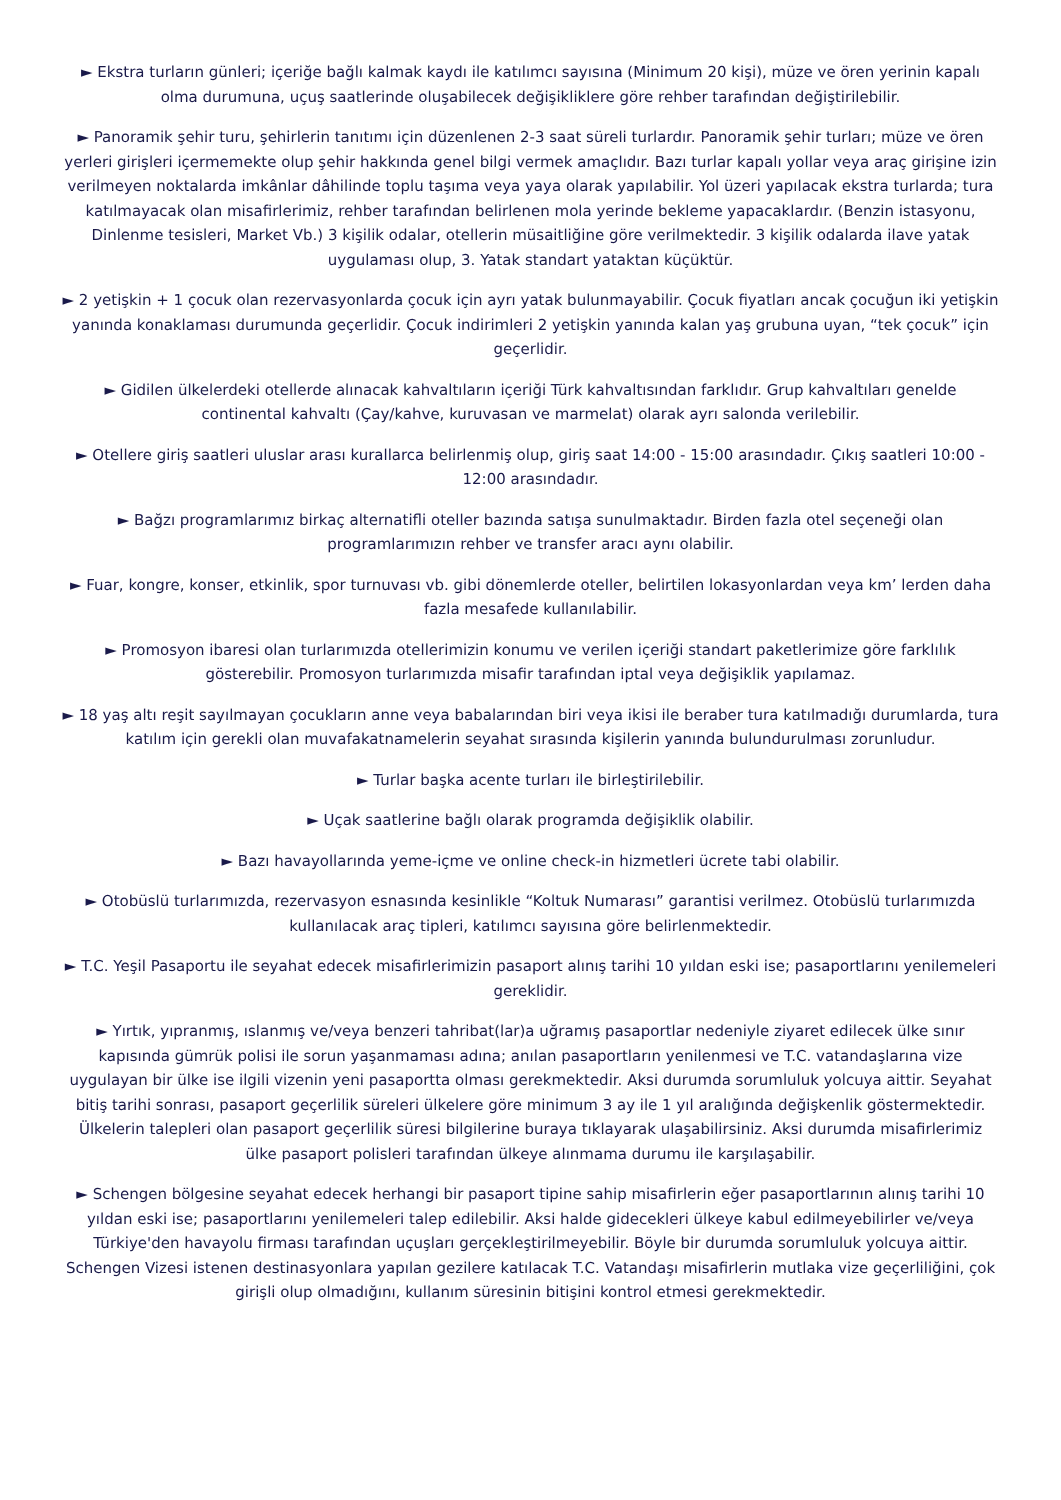► Ekstra turların günleri; içeriğe bağlı kalmak kaydı ile katılımcı sayısına (Minimum 20 kişi), müze ve ören yerinin kapalı olma durumuna, uçuş saatlerinde oluşabilecek değişikliklere göre rehber tarafından değiştirilebilir.
► Panoramik şehir turu, şehirlerin tanıtımı için düzenlenen 2-3 saat süreli turlardır. Panoramik şehir turları; müze ve ören yerleri girişleri içermemekte olup şehir hakkında genel bilgi vermek amaçlıdır. Bazı turlar kapalı yollar veya araç girişine izin verilmeyen noktalarda imkânlar dâhilinde toplu taşıma veya yaya olarak yapılabilir. Yol üzeri yapılacak ekstra turlarda; tura katılmayacak olan misafirlerimiz, rehber tarafından belirlenen mola yerinde bekleme yapacaklardır. (Benzin istasyonu, Dinlenme tesisleri, Market Vb.) 3 kişilik odalar, otellerin müsaitliğine göre verilmektedir. 3 kişilik odalarda ilave yatak uygulaması olup, 3. Yatak standart yataktan küçüktür.
► 2 yetişkin + 1 çocuk olan rezervasyonlarda çocuk için ayrı yatak bulunmayabilir. Çocuk fiyatları ancak çocuğun iki yetişkin yanında konaklaması durumunda geçerlidir. Çocuk indirimleri 2 yetişkin yanında kalan yaş grubuna uyan, “tek çocuk” için geçerlidir.
► Gidilen ülkelerdeki otellerde alınacak kahvaltıların içeriği Türk kahvaltısından farklıdır. Grup kahvaltıları genelde continental kahvaltı (Çay/kahve, kuruvasan ve marmelat) olarak ayrı salonda verilebilir.
► Otellere giriş saatleri uluslar arası kurallarca belirlenmiş olup, giriş saat 14:00 - 15:00 arasındadır. Çıkış saatleri 10:00 - 12:00 arasındadır.
► Bağzı programlarımız birkaç alternatifli oteller bazında satışa sunulmaktadır. Birden fazla otel seçeneği olan programlarımızın rehber ve transfer aracı aynı olabilir.
► Fuar, kongre, konser, etkinlik, spor turnuvası vb. gibi dönemlerde oteller, belirtilen lokasyonlardan veya km’ lerden daha fazla mesafede kullanılabilir.
► Promosyon ibaresi olan turlarımızda otellerimizin konumu ve verilen içeriği standart paketlerimize göre farklılık gösterebilir. Promosyon turlarımızda misafir tarafından iptal veya değişiklik yapılamaz.
► 18 yaş altı reşit sayılmayan çocukların anne veya babalarından biri veya ikisi ile beraber tura katılmadığı durumlarda, tura katılım için gerekli olan muvafakatnamelerin seyahat sırasında kişilerin yanında bulundurulması zorunludur.
► Turlar başka acente turları ile birleştirilebilir.
► Uçak saatlerine bağlı olarak programda değişiklik olabilir.
► Bazı havayollarında yeme-içme ve online check-in hizmetleri ücrete tabi olabilir.
► Otobüslü turlarımızda, rezervasyon esnasında kesinlikle “Koltuk Numarası” garantisi verilmez. Otobüslü turlarımızda kullanılacak araç tipleri, katılımcı sayısına göre belirlenmektedir.
► T.C. Yeşil Pasaportu ile seyahat edecek misafirlerimizin pasaport alınış tarihi 10 yıldan eski ise; pasaportlarını yenilemeleri gereklidir.
► Yırtık, yıpranmış, ıslanmış ve/veya benzeri tahribat(lar)a uğramış pasaportlar nedeniyle ziyaret edilecek ülke sınır kapısında gümrük polisi ile sorun yaşanmaması adına; anılan pasaportların yenilenmesi ve T.C. vatandaşlarına vize uygulayan bir ülke ise ilgili vizenin yeni pasaportta olması gerekmektedir. Aksi durumda sorumluluk yolcuya aittir. Seyahat bitiş tarihi sonrası, pasaport geçerlilik süreleri ülkelere göre minimum 3 ay ile 1 yıl aralığında değişkenlik göstermektedir. Ülkelerin talepleri olan pasaport geçerlilik süresi bilgilerine buraya tıklayarak ulaşabilirsiniz. Aksi durumda misafirlerimiz ülke pasaport polisleri tarafından ülkeye alınmama durumu ile karşılaşabilir.
► Schengen bölgesine seyahat edecek herhangi bir pasaport tipine sahip misafirlerin eğer pasaportlarının alınış tarihi 10 yıldan eski ise; pasaportlarını yenilemeleri talep edilebilir. Aksi halde gidecekleri ülkeye kabul edilmeyebilirler ve/veya Türkiye'den havayolu firması tarafından uçuşları gerçekleştirilmeyebilir. Böyle bir durumda sorumluluk yolcuya aittir.
Schengen Vizesi istenen destinasyonlara yapılan gezilere katılacak T.C. Vatandaşı misafirlerin mutlaka vize geçerliliğini, çok girişli olup olmadığını, kullanım süresinin bitişini kontrol etmesi gerekmektedir.